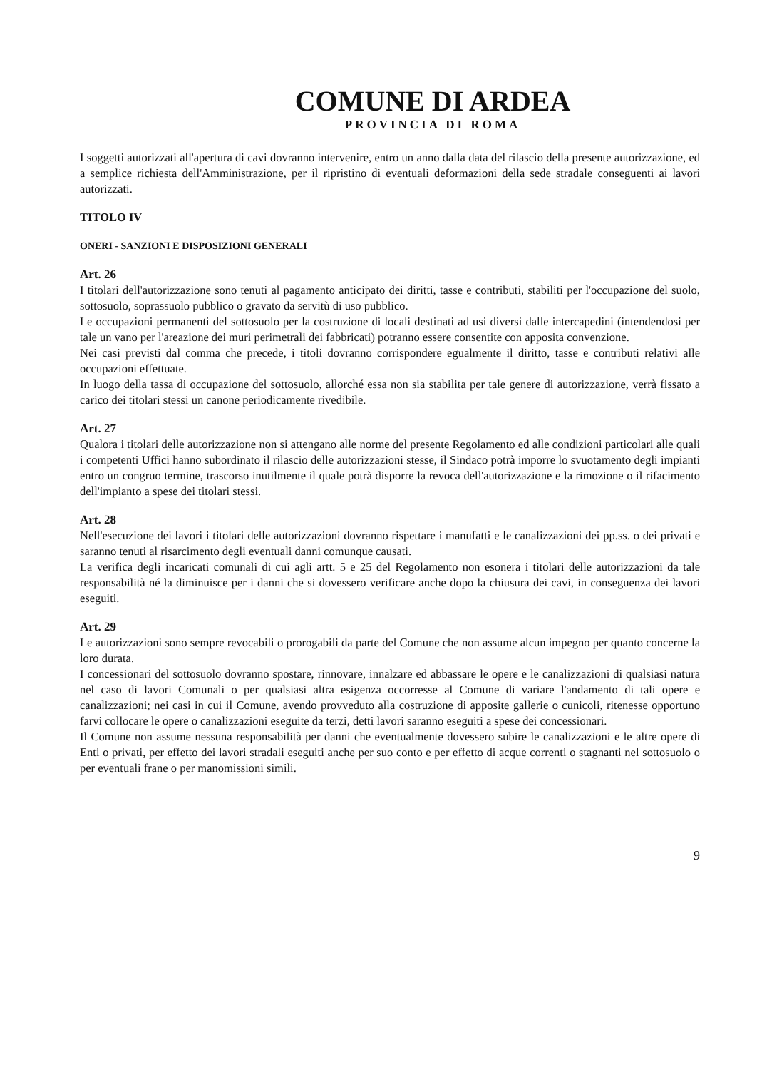COMUNE DI ARDEA
PROVINCIA DI ROMA
I soggetti autorizzati all'apertura di cavi dovranno intervenire, entro un anno dalla data del rilascio della presente autorizzazione, ed a semplice richiesta dell'Amministrazione, per il ripristino di eventuali deformazioni della sede stradale conseguenti ai lavori autorizzati.
TITOLO IV
ONERI - SANZIONI E DISPOSIZIONI GENERALI
Art. 26
I titolari dell'autorizzazione sono tenuti al pagamento anticipato dei diritti, tasse e contributi, stabiliti per l'occupazione del suolo, sottosuolo, soprassuolo pubblico o gravato da servitù di uso pubblico.
Le occupazioni permanenti del sottosuolo per la costruzione di locali destinati ad usi diversi dalle intercapedini (intendendosi per tale un vano per l'areazione dei muri perimetrali dei fabbricati) potranno essere consentite con apposita convenzione.
Nei casi previsti dal comma che precede, i titoli dovranno corrispondere egualmente il diritto, tasse e contributi relativi alle occupazioni effettuate.
In luogo della tassa di occupazione del sottosuolo, allorché essa non sia stabilita per tale genere di autorizzazione, verrà fissato a carico dei titolari stessi un canone periodicamente rivedibile.
Art. 27
Qualora i titolari delle autorizzazione non si attengano alle norme del presente Regolamento ed alle condizioni particolari alle quali i competenti Uffici hanno subordinato il rilascio delle autorizzazioni stesse, il Sindaco potrà imporre lo svuotamento degli impianti entro un congruo termine, trascorso inutilmente il quale potrà disporre la revoca dell'autorizzazione e la rimozione o il rifacimento dell'impianto a spese dei titolari stessi.
Art. 28
Nell'esecuzione dei lavori i titolari delle autorizzazioni dovranno rispettare i manufatti e le canalizzazioni dei pp.ss. o dei privati e saranno tenuti al risarcimento degli eventuali danni comunque causati.
La verifica degli incaricati comunali di cui agli artt. 5 e 25 del Regolamento non esonera i titolari delle autorizzazioni da tale responsabilità né la diminuisce per i danni che si dovessero verificare anche dopo la chiusura dei cavi, in conseguenza dei lavori eseguiti.
Art. 29
Le autorizzazioni sono sempre revocabili o prorogabili da parte del Comune che non assume alcun impegno per quanto concerne la loro durata.
I concessionari del sottosuolo dovranno spostare, rinnovare, innalzare ed abbassare le opere e le canalizzazioni di qualsiasi natura nel caso di lavori Comunali o per qualsiasi altra esigenza occorresse al Comune di variare l'andamento di tali opere e canalizzazioni; nei casi in cui il Comune, avendo provveduto alla costruzione di apposite gallerie o cunicoli, ritenesse opportuno farvi collocare le opere o canalizzazioni eseguite da terzi, detti lavori saranno eseguiti a spese dei concessionari.
Il Comune non assume nessuna responsabilità per danni che eventualmente dovessero subire le canalizzazioni e le altre opere di Enti o privati, per effetto dei lavori stradali eseguiti anche per suo conto e per effetto di acque correnti o stagnanti nel sottosuolo o per eventuali frane o per manomissioni simili.
9